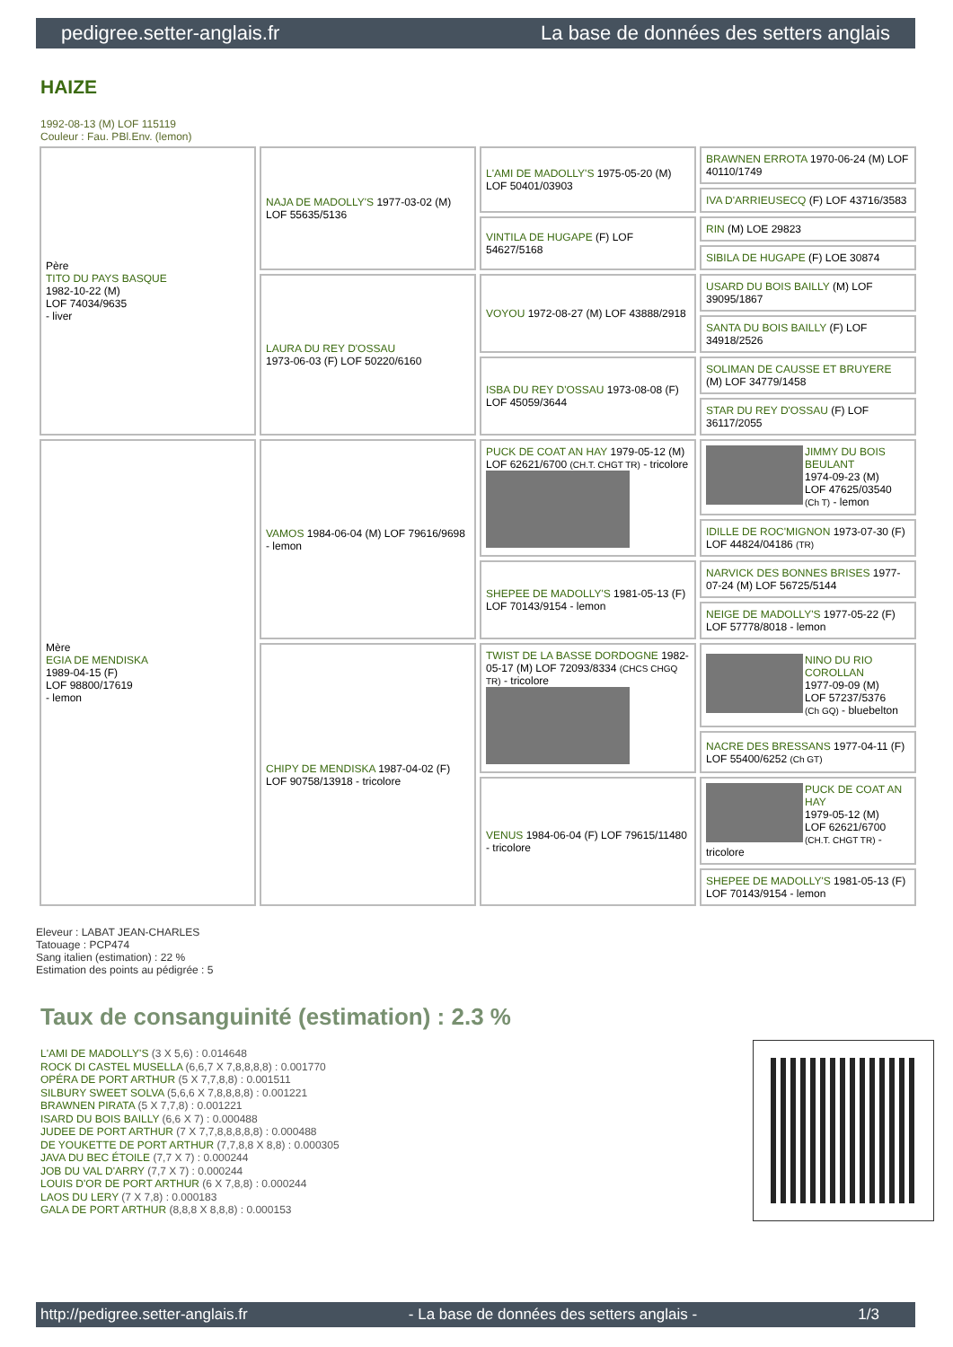pedigree.setter-anglais.fr La base de données des setters anglais
HAIZE
1992-08-13 (M) LOF 115119
Couleur : Fau. PBl.Env. (lemon)
| Père TITO DU PAYS BASQUE 1982-10-22 (M) LOF 74034/9635 - liver | NAJA DE MADOLLY'S 1977-03-02 (M) LOF 55635/5136 | L'AMI DE MADOLLY'S 1975-05-20 (M) LOF 50401/03903 | BRAWNEN ERROTA 1970-06-24 (M) LOF 40110/1749 |
| | | | IVA D'ARRIEUSECQ (F) LOF 43716/3583 |
| | | VINTILA DE HUGAPE (F) LOF 54627/5168 | RIN (M) LOE 29823 |
| | | | SIBILA DE HUGAPE (F) LOE 30874 |
| | LAURA DU REY D'OSSAU 1973-06-03 (F) LOF 50220/6160 | VOYOU 1972-08-27 (M) LOF 43888/2918 | USARD DU BOIS BAILLY (M) LOF 39095/1867 |
| | | | SANTA DU BOIS BAILLY (F) LOF 34918/2526 |
| | | ISBA DU REY D'OSSAU 1973-08-08 (F) LOF 45059/3644 | SOLIMAN DE CAUSSE ET BRUYERE (M) LOF 34779/1458 |
| | | | STAR DU REY D'OSSAU (F) LOF 36117/2055 |
| Mère EGIA DE MENDISKA 1989-04-15 (F) LOF 98800/17619 - lemon | VAMOS 1984-06-04 (M) LOF 79616/9698 - lemon | PUCK DE COAT AN HAY 1979-05-12 (M) LOF 62621/6700 (CH.T. CHGT TR) - tricolore | JIMMY DU BOIS BEULANT 1974-09-23 (M) LOF 47625/03540 (Ch T) - lemon |
| | | | IDILLE DE ROC'MIGNON 1973-07-30 (F) LOF 44824/04186 (TR) |
| | | SHEPEE DE MADOLLY'S 1981-05-13 (F) LOF 70143/9154 - lemon | NARVICK DES BONNES BRISES 1977-07-24 (M) LOF 56725/5144 |
| | | | NEIGE DE MADOLLY'S 1977-05-22 (F) LOF 57778/8018 - lemon |
| | CHIPY DE MENDISKA 1987-04-02 (F) LOF 90758/13918 - tricolore | TWIST DE LA BASSE DORDOGNE 1982-05-17 (M) LOF 72093/8334 (CHCS CHGQ TR) - tricolore | NINO DU RIO COROLLAN 1977-09-09 (M) LOF 57237/5376 (Ch GQ) - bluebelton |
| | | | NACRE DES BRESSANS 1977-04-11 (F) LOF 55400/6252 (Ch GT) |
| | | VENUS 1984-06-04 (F) LOF 79615/11480 - tricolore | PUCK DE COAT AN HAY 1979-05-12 (M) LOF 62621/6700 (CH.T. CHGT TR) - tricolore |
| | | | SHEPEE DE MADOLLY'S 1981-05-13 (F) LOF 70143/9154 - lemon |
Eleveur : LABAT JEAN-CHARLES
Tatouage : PCP474
Sang italien (estimation) : 22 %
Estimation des points au pédigrée : 5
Taux de consanguinité (estimation) : 2.3 %
L'AMI DE MADOLLY'S (3 X 5,6) : 0.014648
ROCK DI CASTEL MUSELLA (6,6,7 X 7,8,8,8,8) : 0.001770
OPÉRA DE PORT ARTHUR (5 X 7,7,8,8) : 0.001511
SILBURY SWEET SOLVA (5,6,6 X 7,8,8,8,8) : 0.001221
BRAWNEN PIRATA (5 X 7,7,8) : 0.001221
ISARD DU BOIS BAILLY (6,6 X 7) : 0.000488
JUDEE DE PORT ARTHUR (7 X 7,7,8,8,8,8,8) : 0.000488
DE YOUKETTE DE PORT ARTHUR (7,7,8,8 X 8,8) : 0.000305
JAVA DU BEC ÉTOILE (7,7 X 7) : 0.000244
JOB DU VAL D'ARRY (7,7 X 7) : 0.000244
LOUIS D'OR DE PORT ARTHUR (6 X 7,8,8) : 0.000244
LAOS DU LERY (7 X 7,8) : 0.000183
GALA DE PORT ARTHUR (8,8,8 X 8,8,8) : 0.000153
http://pedigree.setter-anglais.fr - La base de données des setters anglais - 1/3